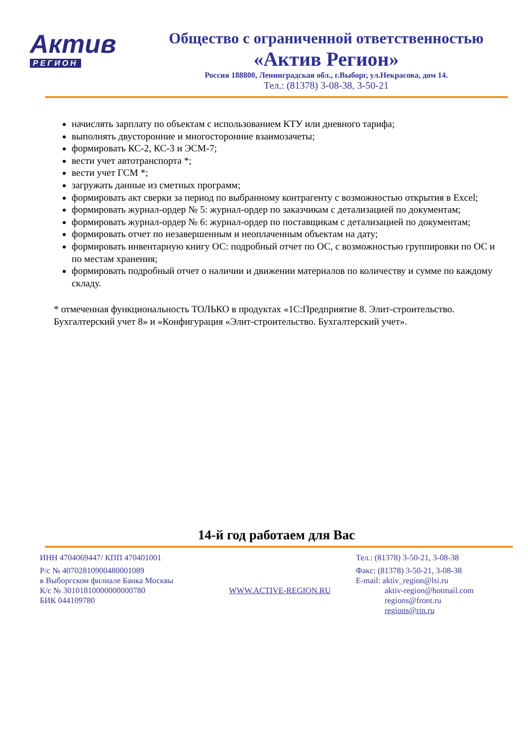Актив
РЕГИОН
Общество с ограниченной ответственностью
«Актив Регион»
Россия 188800, Ленинградская обл., г.Выборг, ул.Некрасова, дом 14.
Тел.: (81378) 3-08-38, 3-50-21
начислять зарплату по объектам с использованием КТУ или дневного тарифа;
выполнять двусторонние и многосторонние взаимозачеты;
формировать КС-2, КС-3 и ЭСМ-7;
вести учет автотранспорта *;
вести учет ГСМ *;
загружать данные из сметных программ;
формировать акт сверки за период по выбранному контрагенту с возможностью открытия в Excel;
формировать журнал-ордер № 5: журнал-ордер по заказчикам с детализацией по документам;
формировать журнал-ордер № 6: журнал-ордер по поставщикам с детализацией по документам;
формировать отчет по незавершенным и неоплаченным объектам на дату;
формировать инвентарную книгу ОС: подробный отчет по ОС, с возможностью группировки по ОС и по местам хранения;
формировать подробный отчет о наличии и движении материалов по количеству и сумме по каждому складу.
* отмеченная функциональность ТОЛЬКО в продуктах «1С:Предприятие 8. Элит-строительство. Бухгалтерский учет 8» и «Конфигурация «Элит-строительство. Бухгалтерский учет».
14-й год работаем для Вас
ИНН 4704069447/ КПП 470401001
Р/с № 40702810900480001089
в Выборгском филиале Банка Москвы
К/с № 30101810000000000780
БИК 044109780
WWW.ACTIVE-REGION.RU
Тел.: (81378) 3-50-21, 3-08-38
Факс: (81378) 3-50-21, 3-08-38
E-mail: aktiv_region@lsi.ru
aktiv-region@hotmail.com
regions@front.ru
regions@rin.ru